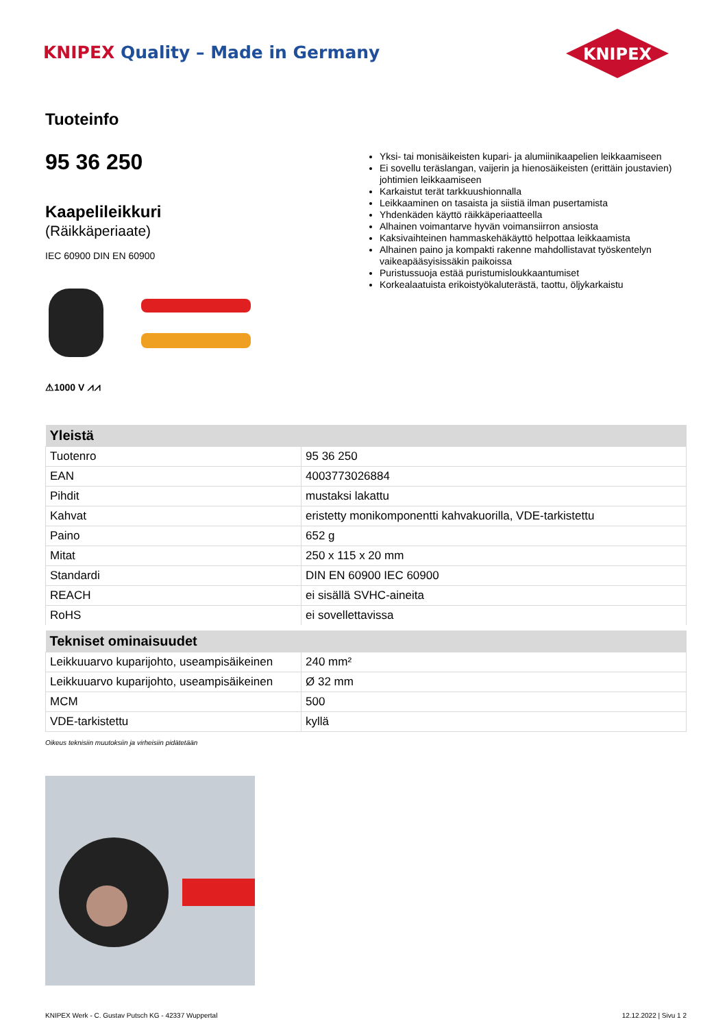KNIPEX Quality – Made in Germany
KNIPEX
Tuoteinfo
95 36 250
Kaapelileikkuri
(Räikkäperiaate)
IEC 60900 DIN EN 60900
⚠1000 V ⩘⩘
Yksi- tai monisäikeisten kupari- ja alumiinikaapelien leikkaamiseen
Ei sovellu teräslangan, vaijerin ja hienosäikeisten (erittäin joustavien) johtimien leikkaamiseen
Karkaistut terät tarkkuushionnalla
Leikkaaminen on tasaista ja siistiä ilman pusertamista
Yhdenkäden käyttö räikkäperiaatteella
Alhainen voimantarve hyvän voimansiirron ansiosta
Kaksivaihteinen hammaskehäkäyttö helpottaa leikkaamista
Alhainen paino ja kompakti rakenne mahdollistavat työskentelyn vaikeapääsyisissäkin paikoissa
Puristussuoja estää puristumisloukkaantumiset
Korkealaatuista erikoistyökaluterästä, taottu, öljykarkaistu
| Yleistä | |
| --- | --- |
| Tuotenro | 95 36 250 |
| EAN | 4003773026884 |
| Pihdit | mustaksi lakattu |
| Kahvat | eristetty monikomponentti kahvakuorilla, VDE-tarkistettu |
| Paino | 652 g |
| Mitat | 250 x 115 x 20 mm |
| Standardi | DIN EN 60900 IEC 60900 |
| REACH | ei sisällä SVHC-aineita |
| RoHS | ei sovellettavissa |
| Tekniset ominaisuudet | |
| Leikkuuarvo kuparijohto, useampisäikeinen | 240 mm² |
| Leikkuuarvo kuparijohto, useampisäikeinen | Ø 32 mm |
| MCM | 500 |
| VDE-tarkistettu | kyllä |
Oikeus teknisiin muutoksiin ja virheisiin pidätetään
KNIPEX Werk - C. Gustav Putsch KG - 42337 Wuppertal
12.12.2022 | Sivu 1 2